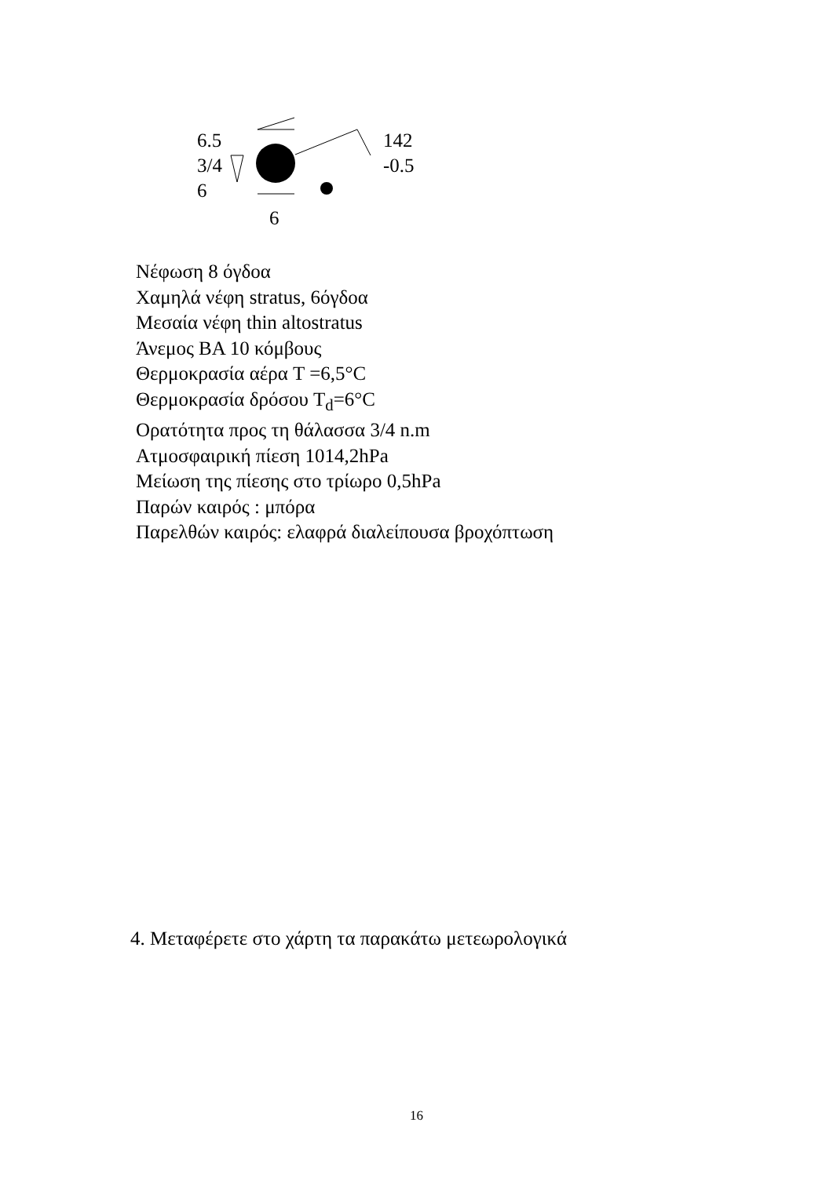6.5
3/4
6
6
142
-0.5
Νέφωση 8 όγδοα
Χαμηλά νέφη stratus, 6όγδοα
Μεσαία νέφη thin altostratus
Άνεμος ΒΑ 10 κόμβους
Θερμοκρασία αέρα T =6,5°C
Θερμοκρασία δρόσου T<sub>d</sub>=6°C
Ορατότητα προς τη θάλασσα 3/4 n.m
Ατμοσφαιρική πίεση 1014,2hPa
Μείωση της πίεσης στο τρίωρο 0,5hPa
Παρών καιρός : μπόρα
Παρελθών καιρός: ελαφρά διαλείπουσα βροχόπτωση
4. Μεταφέρετε στο χάρτη τα παρακάτω μετεωρολογικά
16